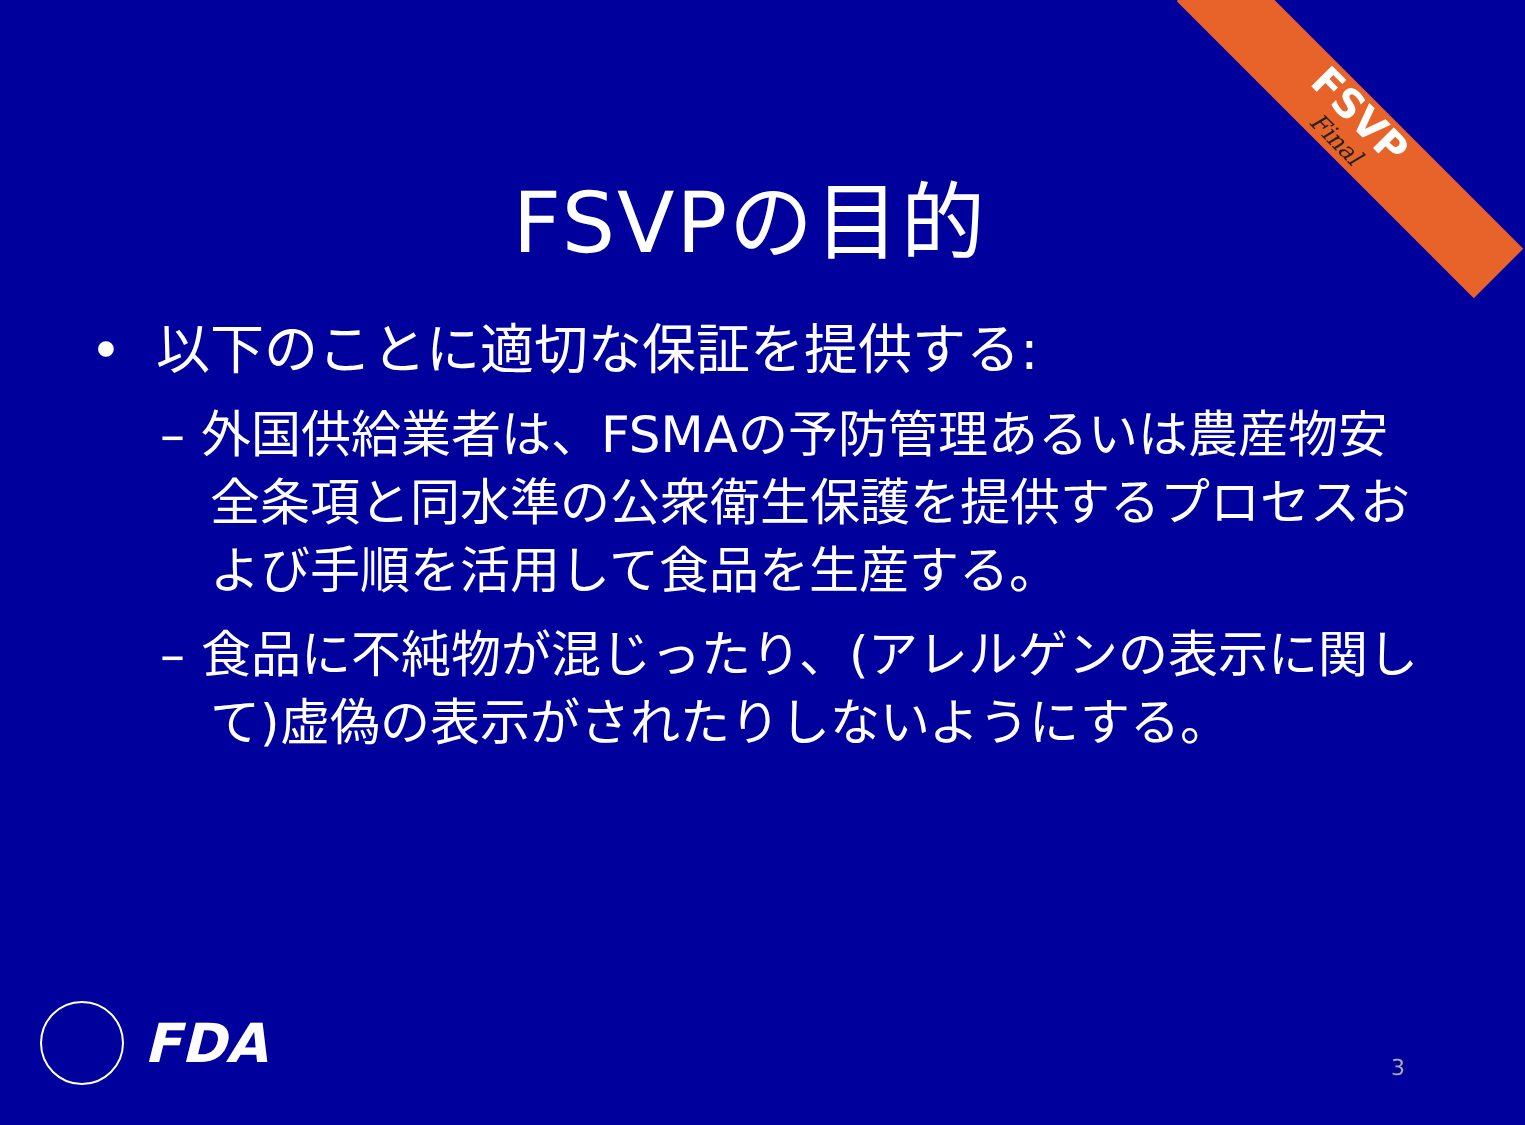FSVP
Final
FSVPの目的
• 以下のことに適切な保証を提供する:
– 外国供給業者は、FSMAの予防管理あるいは農産物安全条項と同水準の公衆衛生保護を提供するプロセスおよび手順を活用して食品を生産する。
– 食品に不純物が混じったり、(アレルゲンの表示に関して)虚偽の表示がされたりしないようにする。
FDA 3